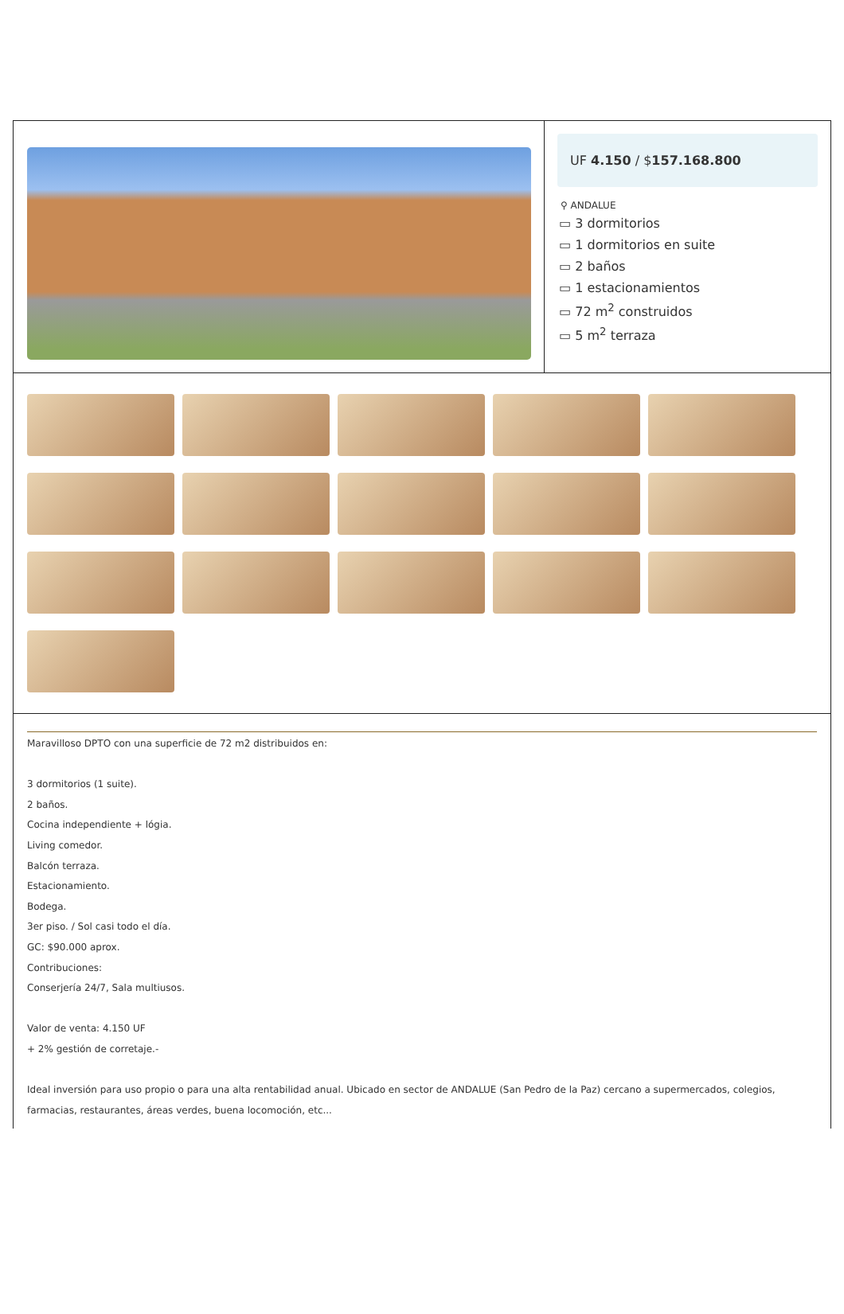UF 4.150 / $157.168.800
⚲ ANDALUE
▭ 3 dormitorios
▭ 1 dormitorios en suite
▭ 2 baños
▭ 1 estacionamientos
▭ 72 m<sup>2</sup> construidos
▭ 5 m<sup>2</sup> terraza
Maravilloso DPTO con una superficie de 72 m2 distribuidos en:
3 dormitorios (1 suite).
2 baños.
Cocina independiente + lógia.
Living comedor.
Balcón terraza.
Estacionamiento.
Bodega.
3er piso. / Sol casi todo el día.
GC: $90.000 aprox.
Contribuciones:
Conserjería 24/7, Sala multiusos.
Valor de venta: 4.150 UF
+ 2% gestión de corretaje.-
Ideal inversión para uso propio o para una alta rentabilidad anual. Ubicado en sector de ANDALUE (San Pedro de la Paz) cercano a supermercados, colegios, farmacias, restaurantes, áreas verdes, buena locomoción, etc...